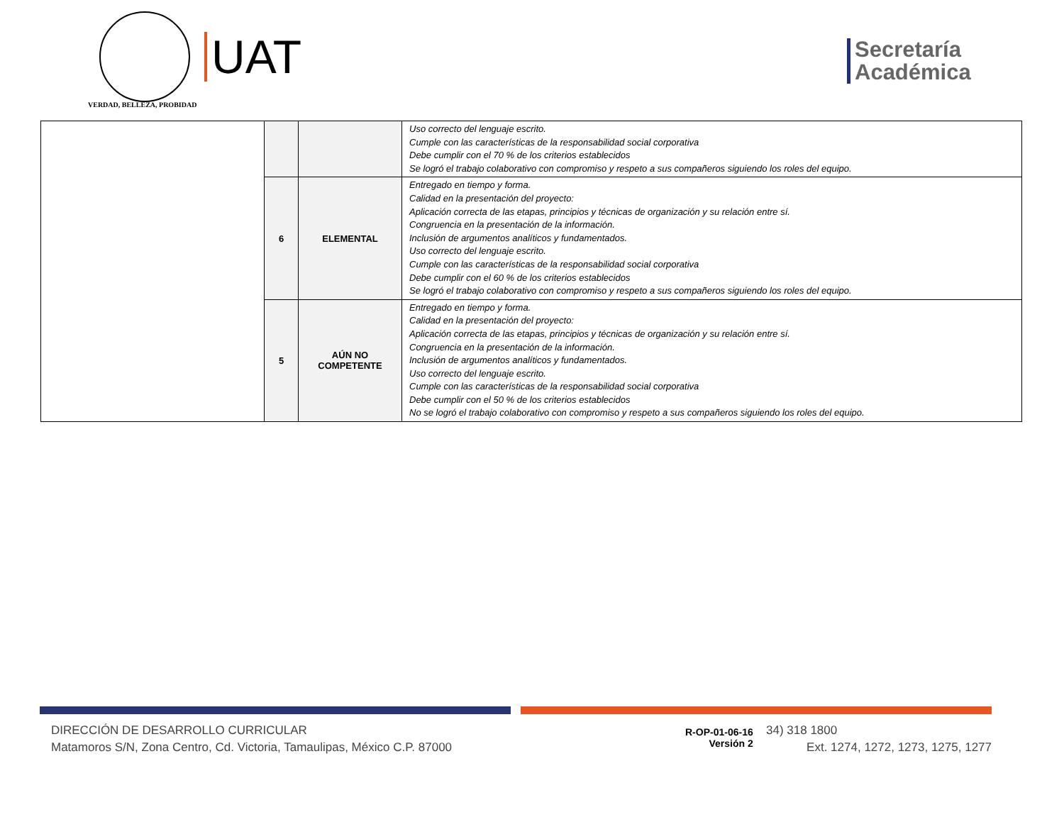VERDAD, BELLEZA, PROBIDAD
UAT
Secretaría
Académica
| | | | Uso correcto del lenguaje escrito. Cumple con las características de la responsabilidad social corporativa Debe cumplir con el 70 % de los criterios establecidos Se logró el trabajo colaborativo con compromiso y respeto a sus compañeros siguiendo los roles del equipo. |
| | 6 | ELEMENTAL | Entregado en tiempo y forma. Calidad en la presentación del proyecto: Aplicación correcta de las etapas, principios y técnicas de organización y su relación entre sí. Congruencia en la presentación de la información. Inclusión de argumentos analíticos y fundamentados. Uso correcto del lenguaje escrito. Cumple con las características de la responsabilidad social corporativa Debe cumplir con el 60 % de los criterios establecidos Se logró el trabajo colaborativo con compromiso y respeto a sus compañeros siguiendo los roles del equipo. |
| | 5 | AÚN NO COMPETENTE | Entregado en tiempo y forma. Calidad en la presentación del proyecto: Aplicación correcta de las etapas, principios y técnicas de organización y su relación entre sí. Congruencia en la presentación de la información. Inclusión de argumentos analíticos y fundamentados. Uso correcto del lenguaje escrito. Cumple con las características de la responsabilidad social corporativa Debe cumplir con el 50 % de los criterios establecidos No se logró el trabajo colaborativo con compromiso y respeto a sus compañeros siguiendo los roles del equipo. |
DIRECCIÓN DE DESARROLLO CURRICULAR
Matamoros S/N, Zona Centro, Cd. Victoria, Tamaulipas, México C.P. 87000
R-OP-01-06-16
Versión 2
34) 318 1800
Ext. 1274, 1272, 1273, 1275, 1277